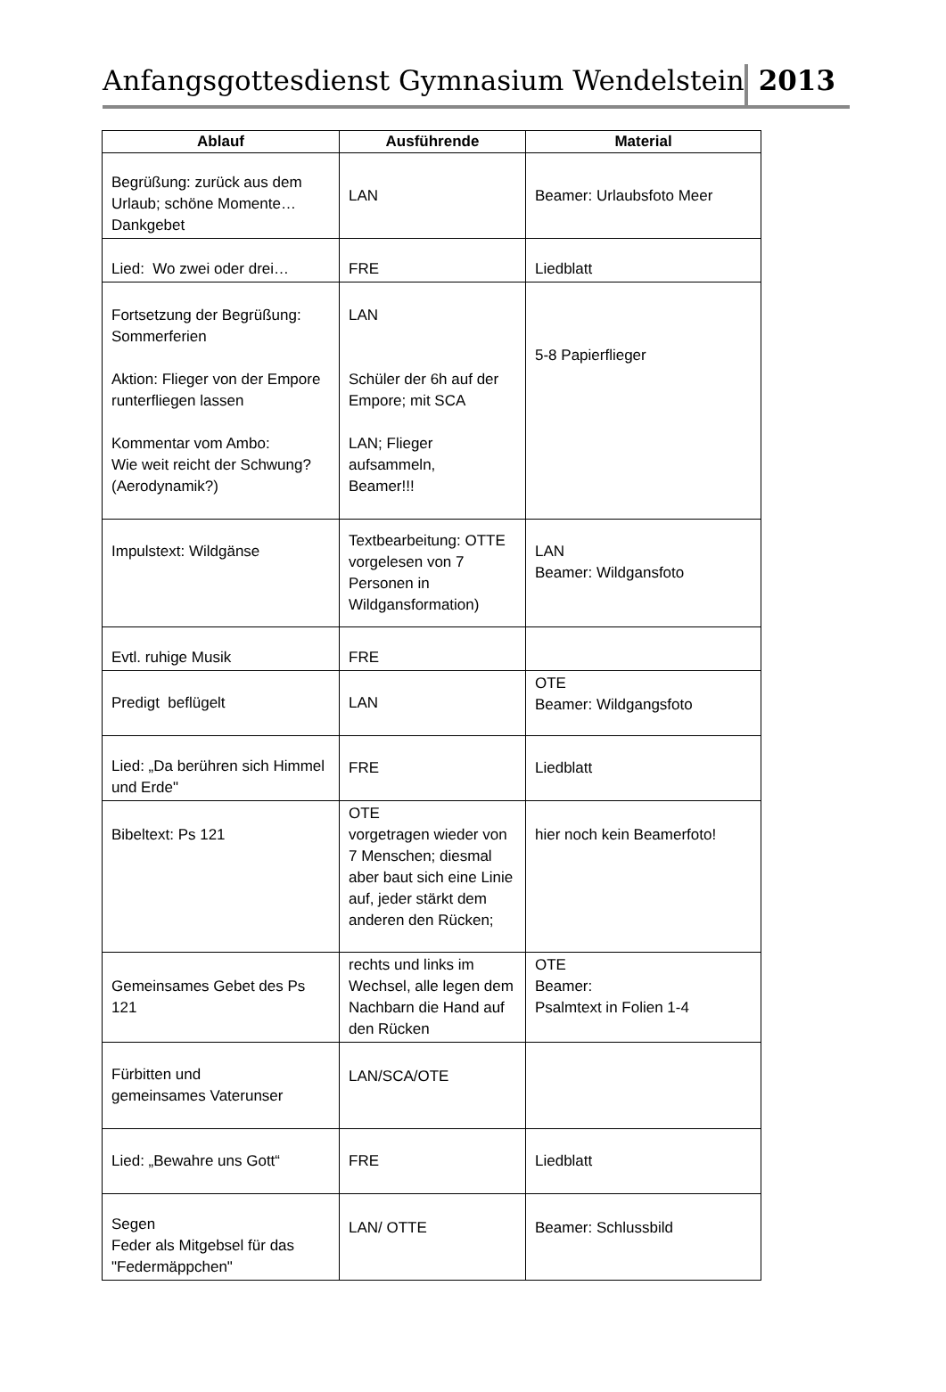Anfangsgottesdienst Gymnasium Wendelstein
2013
| Ablauf | Ausführende | Material |
| --- | --- | --- |
| Begrüßung: zurück aus dem Urlaub; schöne Momente… Dankgebet | LAN | Beamer: Urlaubsfoto Meer |
| Lied: Wo zwei oder drei… | FRE | Liedblatt |
| Fortsetzung der Begrüßung: Sommerferien Aktion: Flieger von der Empore runterfliegen lassen Kommentar vom Ambo: Wie weit reicht der Schwung? (Aerodynamik?) | LAN Schüler der 6h auf der Empore; mit SCA LAN; Flieger aufsammeln, Beamer!!! | 5-8 Papierflieger |
| Impulstext: Wildgänse | Textbearbeitung: OTTE vorgelesen von 7 Personen in Wildgansformation) | LAN Beamer: Wildgansfoto |
| Evtl. ruhige Musik | FRE | |
| Predigt beflügelt | LAN | OTE Beamer: Wildgangsfoto |
| Lied: „Da berühren sich Himmel und Erde" | FRE | Liedblatt |
| Bibeltext: Ps 121 | OTE vorgetragen wieder von 7 Menschen; diesmal aber baut sich eine Linie auf, jeder stärkt dem anderen den Rücken; | hier noch kein Beamerfoto! |
| Gemeinsames Gebet des Ps 121 | rechts und links im Wechsel, alle legen dem Nachbarn die Hand auf den Rücken | OTE Beamer: Psalmtext in Folien 1-4 |
| Fürbitten und gemeinsames Vaterunser | LAN/SCA/OTE | |
| Lied: „Bewahre uns Gott“ | FRE | Liedblatt |
| Segen Feder als Mitgebsel für das "Federmäppchen" | LAN/ OTTE | Beamer: Schlussbild |